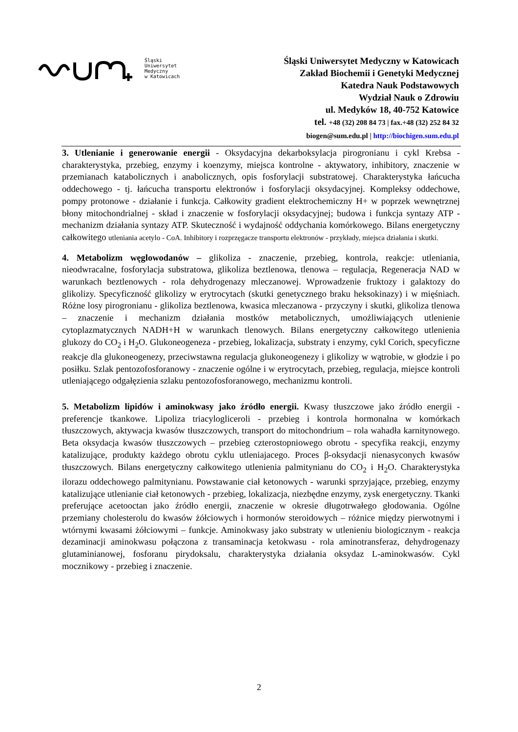Śląski
Uniwersytet
Medyczny
w Katowicach
Śląski Uniwersytet Medyczny w Katowicach
Zakład Biochemii i Genetyki Medycznej
Katedra Nauk Podstawowych
Wydział Nauk o Zdrowiu
ul. Medyków 18, 40-752 Katowice
tel. +48 (32) 208 84 73 | fax.+48 (32) 252 84 32
biogen@sum.edu.pl | http://biochigen.sum.edu.pl
3. Utlenianie i generowanie energii - Oksydacyjna dekarboksylacja pirogronianu i cykl Krebsa - charakterystyka, przebieg, enzymy i koenzymy, miejsca kontrolne - aktywatory, inhibitory, znaczenie w przemianach katabolicznych i anabolicznych, opis fosforylacji substratowej. Charakterystyka łańcucha oddechowego - tj. łańcucha transportu elektronów i fosforylacji oksydacyjnej. Kompleksy oddechowe, pompy protonowe - działanie i funkcja. Całkowity gradient elektrochemiczny H+ w poprzek wewnętrznej błony mitochondrialnej - skład i znaczenie w fosforylacji oksydacyjnej; budowa i funkcja syntazy ATP - mechanizm działania syntazy ATP. Skuteczność i wydajność oddychania komórkowego. Bilans energetyczny całkowitego utleniania acetylo - CoA. Inhibitory i rozprzęgacze transportu elektronów - przykłady, miejsca działania i skutki.
4. Metabolizm węglowodanów – glikoliza - znaczenie, przebieg, kontrola, reakcje: utleniania, nieodwracalne, fosforylacja substratowa, glikoliza beztlenowa, tlenowa – regulacja, Regeneracja NAD w warunkach beztlenowych - rola dehydrogenazy mleczanowej. Wprowadzenie fruktozy i galaktozy do glikolizy. Specyficzność glikolizy w erytrocytach (skutki genetycznego braku heksokinazy) i w mięśniach. Różne losy pirogronianu - glikoliza beztlenowa, kwasica mleczanowa - przyczyny i skutki, glikoliza tlenowa – znaczenie i mechanizm działania mostków metabolicznych, umożliwiających utlenienie cytoplazmatycznych NADH+H w warunkach tlenowych. Bilans energetyczny całkowitego utlenienia glukozy do CO<sub>2</sub> i H<sub>2</sub>O. Glukoneogeneza - przebieg, lokalizacja, substraty i enzymy, cykl Corich, specyficzne reakcje dla glukoneogenezy, przeciwstawna regulacja glukoneogenezy i glikolizy w wątrobie, w głodzie i po posiłku. Szlak pentozofosforanowy - znaczenie ogólne i w erytrocytach, przebieg, regulacja, miejsce kontroli utleniającego odgałęzienia szlaku pentozofosforanowego, mechanizmu kontroli.
5. Metabolizm lipidów i aminokwasy jako źródło energii. Kwasy tłuszczowe jako źródło energii - preferencje tkankowe. Lipoliza triacylogliceroli - przebieg i kontrola hormonalna w komórkach tłuszczowych, aktywacja kwasów tłuszczowych, transport do mitochondrium – rola wahadła karnitynowego. Beta oksydacja kwasów tłuszczowych – przebieg czterostopniowego obrotu - specyfika reakcji, enzymy katalizujące, produkty każdego obrotu cyklu utleniajacego. Proces β-oksydacji nienasyconych kwasów tłuszczowych. Bilans energetyczny całkowitego utlenienia palmitynianu do CO<sub>2</sub> i H<sub>2</sub>O. Charakterystyka ilorazu oddechowego palmitynianu. Powstawanie ciał ketonowych - warunki sprzyjające, przebieg, enzymy katalizujące utlenianie ciał ketonowych - przebieg, lokalizacja, niezbędne enzymy, zysk energetyczny. Tkanki preferujące acetooctan jako źródło energii, znaczenie w okresie długotrwałego głodowania. Ogólne przemiany cholesterolu do kwasów żółciowych i hormonów steroidowych – różnice między pierwotnymi i wtórnymi kwasami żółciowymi – funkcje. Aminokwasy jako substraty w utlenieniu biologicznym - reakcja dezaminacji aminokwasu połączona z transaminacja ketokwasu - rola aminotransferaz, dehydrogenazy glutaminianowej, fosforanu pirydoksalu, charakterystyka działania oksydaz L-aminokwasów. Cykl mocznikowy - przebieg i znaczenie.
2